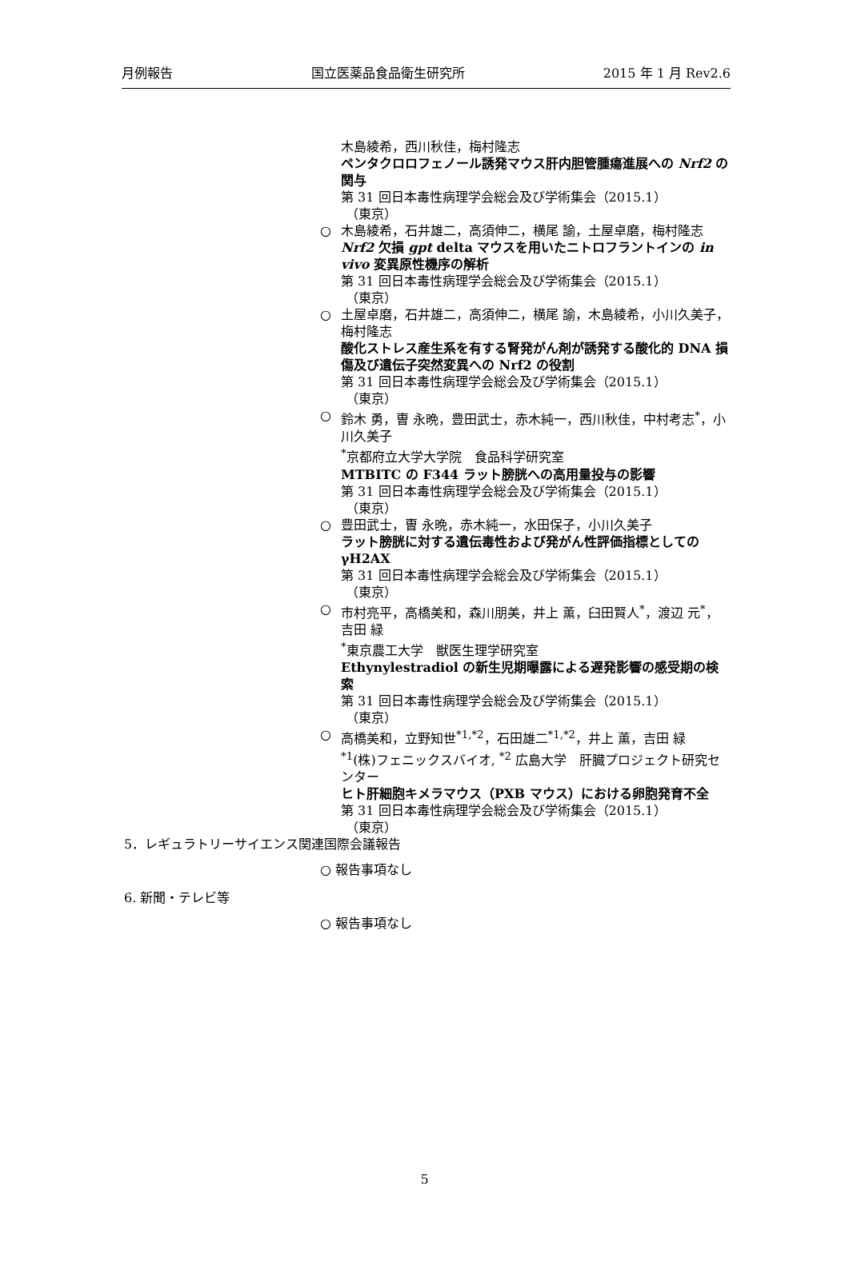月例報告 国立医薬品食品衛生研究所 2015 年 1 月 Rev2.6
木島綾希，西川秋佳，梅村隆志
ペンタクロロフェノール誘発マウス肝内胆管腫瘍進展への Nrf2 の関与
第 31 回日本毒性病理学会総会及び学術集会（2015.1）
（東京）
○ 木島綾希，石井雄二，高須伸二，横尾 諭，土屋卓磨，梅村隆志
Nrf2 欠損 gpt delta マウスを用いたニトロフラントインの in vivo 変異原性機序の解析
第 31 回日本毒性病理学会総会及び学術集会（2015.1）
（東京）
○ 土屋卓磨，石井雄二，高須伸二，横尾 諭，木島綾希，小川久美子，梅村隆志
酸化ストレス産生系を有する腎発がん剤が誘発する酸化的 DNA 損傷及び遺伝子突然変異への Nrf2 の役割
第 31 回日本毒性病理学会総会及び学術集会（2015.1）
（東京）
○ 鈴木 勇，曺 永晩，豊田武士，赤木純一，西川秋佳，中村考志<sup>*</sup>，小川久美子
<sup>*</sup> 京都府立大学大学院　食品科学研究室
MTBITC の F344 ラット膀胱への高用量投与の影響
第 31 回日本毒性病理学会総会及び学術集会（2015.1）
（東京）
○ 豊田武士，曺 永晩，赤木純一，水田保子，小川久美子
ラット膀胱に対する遺伝毒性および発がん性評価指標としての γH2AX
第 31 回日本毒性病理学会総会及び学術集会（2015.1）
（東京）
○ 市村亮平，高橋美和，森川朋美，井上 薫，臼田賢人<sup>*</sup>，渡辺 元<sup>*</sup>，吉田 緑
<sup>*</sup> 東京農工大学　獣医生理学研究室
Ethynylestradiol の新生児期曝露による遅発影響の感受期の検索
第 31 回日本毒性病理学会総会及び学術集会（2015.1）
（東京）
○ 高橋美和，立野知世<sup>*1,*2</sup>，石田雄二<sup>*1,*2</sup>，井上 薫，吉田 緑
<sup>*1</sup>(株)フェニックスバイオ, <sup>*2</sup> 広島大学　肝臓プロジェクト研究センター
ヒト肝細胞キメラマウス（PXB マウス）における卵胞発育不全
第 31 回日本毒性病理学会総会及び学術集会（2015.1）
（東京）
5．レギュラトリーサイエンス関連国際会議報告
○ 報告事項なし
6. 新聞・テレビ等
○ 報告事項なし
5